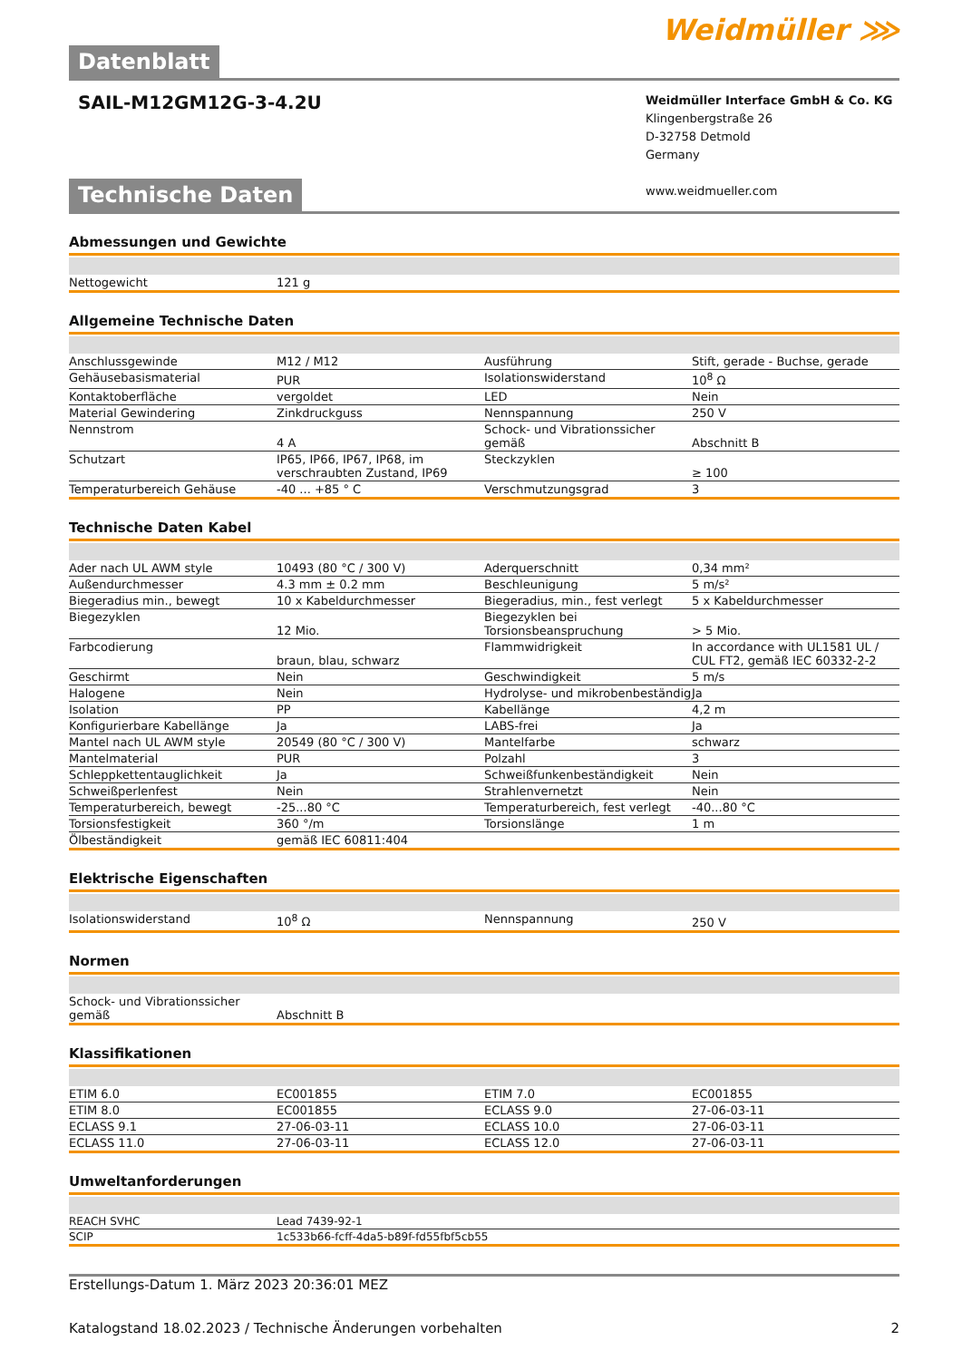Datenblatt
Weidmüller ⋙
SAIL-M12GM12G-3-4.2U
Weidmüller Interface GmbH & Co. KG
Klingenbergstraße 26
D-32758 Detmold
Germany
www.weidmueller.com
Technische Daten
Abmessungen und Gewichte
| Nettogewicht | 121 g | | | |
Allgemeine Technische Daten
| Anschlussgewinde | M12 / M12 | | Ausführung | Stift, gerade - Buchse, gerade |
| Gehäusebasismaterial | PUR | | Isolationswiderstand | 10<sup>8</sup> Ω |
| Kontaktoberfläche | vergoldet | | LED | Nein |
| Material Gewindering | Zinkdruckguss | | Nennspannung | 250 V |
| Nennstrom | 4 A | | Schock- und Vibrationssicher gemäß | Abschnitt B |
| Schutzart | IP65, IP66, IP67, IP68, im verschraubten Zustand, IP69 | | Steckzyklen | ≥ 100 |
| Temperaturbereich Gehäuse | -40 ... +85 ° C | | Verschmutzungsgrad | 3 |
Technische Daten Kabel
| Ader nach UL AWM style | 10493 (80 °C / 300 V) | | Aderquerschnitt | 0,34 mm² |
| Außendurchmesser | 4.3 mm ± 0.2 mm | | Beschleunigung | 5 m/s² |
| Biegeradius min., bewegt | 10 x Kabeldurchmesser | | Biegeradius, min., fest verlegt | 5 x Kabeldurchmesser |
| Biegezyklen | 12 Mio. | | Biegezyklen bei Torsionsbeanspruchung | > 5 Mio. |
| Farbcodierung | braun, blau, schwarz | | Flammwidrigkeit | In accordance with UL1581 UL / CUL FT2, gemäß IEC 60332-2-2 |
| Geschirmt | Nein | | Geschwindigkeit | 5 m/s |
| Halogene | Nein | | Hydrolyse- und mikrobenbeständig | Ja |
| Isolation | PP | | Kabellänge | 4,2 m |
| Konfigurierbare Kabellänge | Ja | | LABS-frei | Ja |
| Mantel nach UL AWM style | 20549 (80 °C / 300 V) | | Mantelfarbe | schwarz |
| Mantelmaterial | PUR | | Polzahl | 3 |
| Schleppkettentauglichkeit | Ja | | Schweißfunkenbeständigkeit | Nein |
| Schweißperlenfest | Nein | | Strahlenvernetzt | Nein |
| Temperaturbereich, bewegt | -25...80 °C | | Temperaturbereich, fest verlegt | -40...80 °C |
| Torsionsfestigkeit | 360 °/m | | Torsionslänge | 1 m |
| Ölbeständigkeit | gemäß IEC 60811:404 | | | |
Elektrische Eigenschaften
| Isolationswiderstand | 10<sup>8</sup> Ω | | Nennspannung | 250 V |
Normen
| Schock- und Vibrationssicher gemäß | Abschnitt B | | | |
Klassifikationen
| ETIM 6.0 | EC001855 | | ETIM 7.0 | EC001855 |
| ETIM 8.0 | EC001855 | | ECLASS 9.0 | 27-06-03-11 |
| ECLASS 9.1 | 27-06-03-11 | | ECLASS 10.0 | 27-06-03-11 |
| ECLASS 11.0 | 27-06-03-11 | | ECLASS 12.0 | 27-06-03-11 |
Umweltanforderungen
| REACH SVHC | Lead 7439-92-1 |
| SCIP | 1c533b66-fcff-4da5-b89f-fd55fbf5cb55 |
Erstellungs-Datum 1. März 2023 20:36:01 MEZ
Katalogstand 18.02.2023 / Technische Änderungen vorbehalten 2